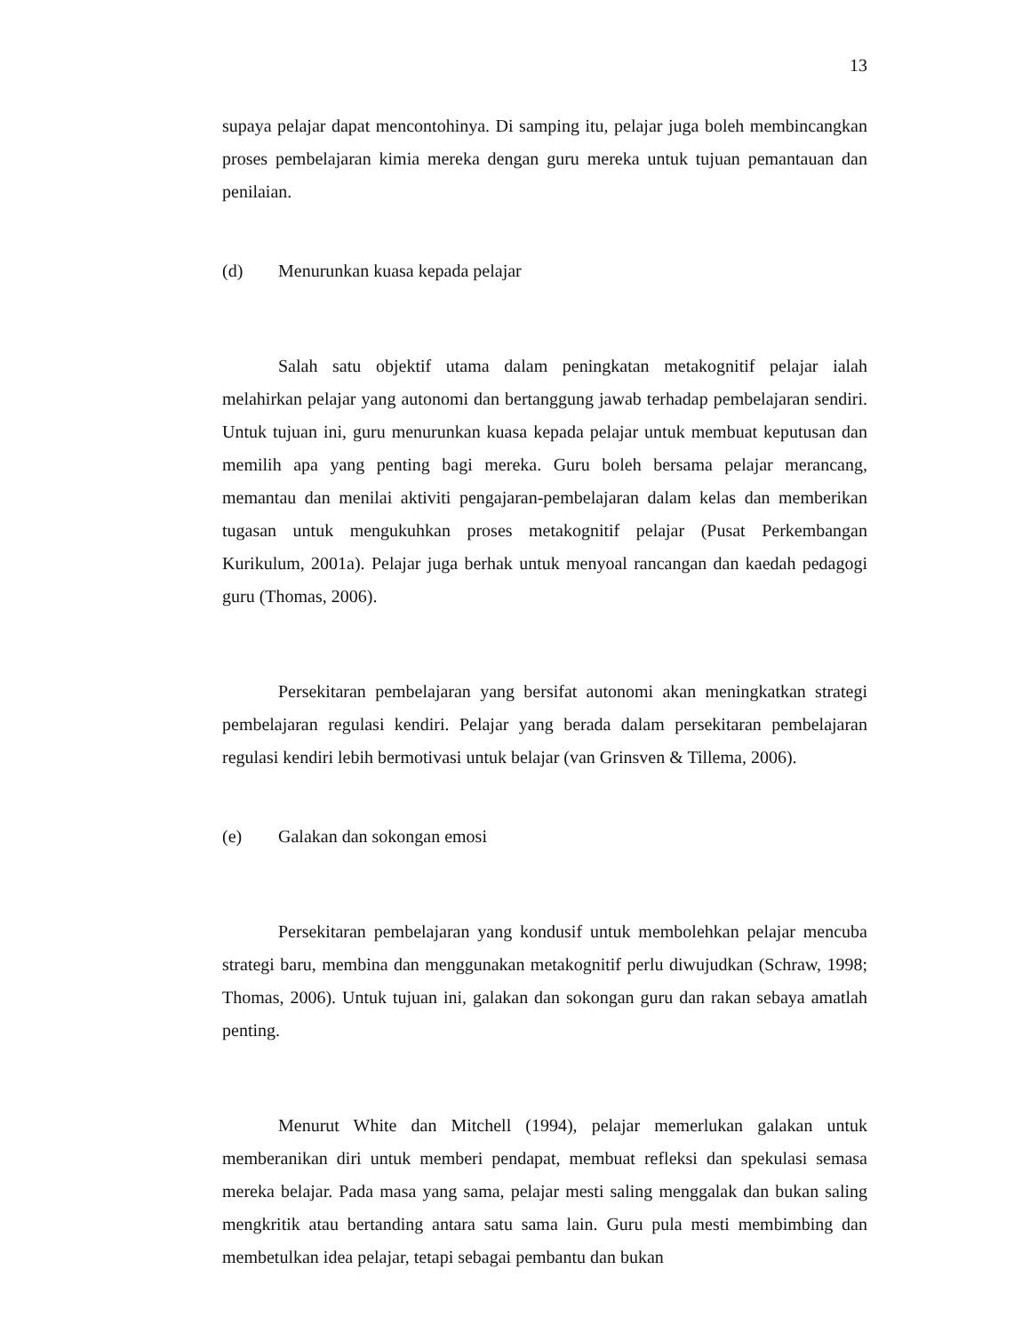13
supaya pelajar dapat mencontohinya. Di samping itu, pelajar juga boleh membincangkan proses pembelajaran kimia mereka dengan guru mereka untuk tujuan pemantauan dan penilaian.
(d) Menurunkan kuasa kepada pelajar
Salah satu objektif utama dalam peningkatan metakognitif pelajar ialah melahirkan pelajar yang autonomi dan bertanggung jawab terhadap pembelajaran sendiri. Untuk tujuan ini, guru menurunkan kuasa kepada pelajar untuk membuat keputusan dan memilih apa yang penting bagi mereka. Guru boleh bersama pelajar merancang, memantau dan menilai aktiviti pengajaran-pembelajaran dalam kelas dan memberikan tugasan untuk mengukuhkan proses metakognitif pelajar (Pusat Perkembangan Kurikulum, 2001a). Pelajar juga berhak untuk menyoal rancangan dan kaedah pedagogi guru (Thomas, 2006).
Persekitaran pembelajaran yang bersifat autonomi akan meningkatkan strategi pembelajaran regulasi kendiri. Pelajar yang berada dalam persekitaran pembelajaran regulasi kendiri lebih bermotivasi untuk belajar (van Grinsven & Tillema, 2006).
(e) Galakan dan sokongan emosi
Persekitaran pembelajaran yang kondusif untuk membolehkan pelajar mencuba strategi baru, membina dan menggunakan metakognitif perlu diwujudkan (Schraw, 1998; Thomas, 2006). Untuk tujuan ini, galakan dan sokongan guru dan rakan sebaya amatlah penting.
Menurut White dan Mitchell (1994), pelajar memerlukan galakan untuk memberanikan diri untuk memberi pendapat, membuat refleksi dan spekulasi semasa mereka belajar. Pada masa yang sama, pelajar mesti saling menggalak dan bukan saling mengkritik atau bertanding antara satu sama lain. Guru pula mesti membimbing dan membetulkan idea pelajar, tetapi sebagai pembantu dan bukan